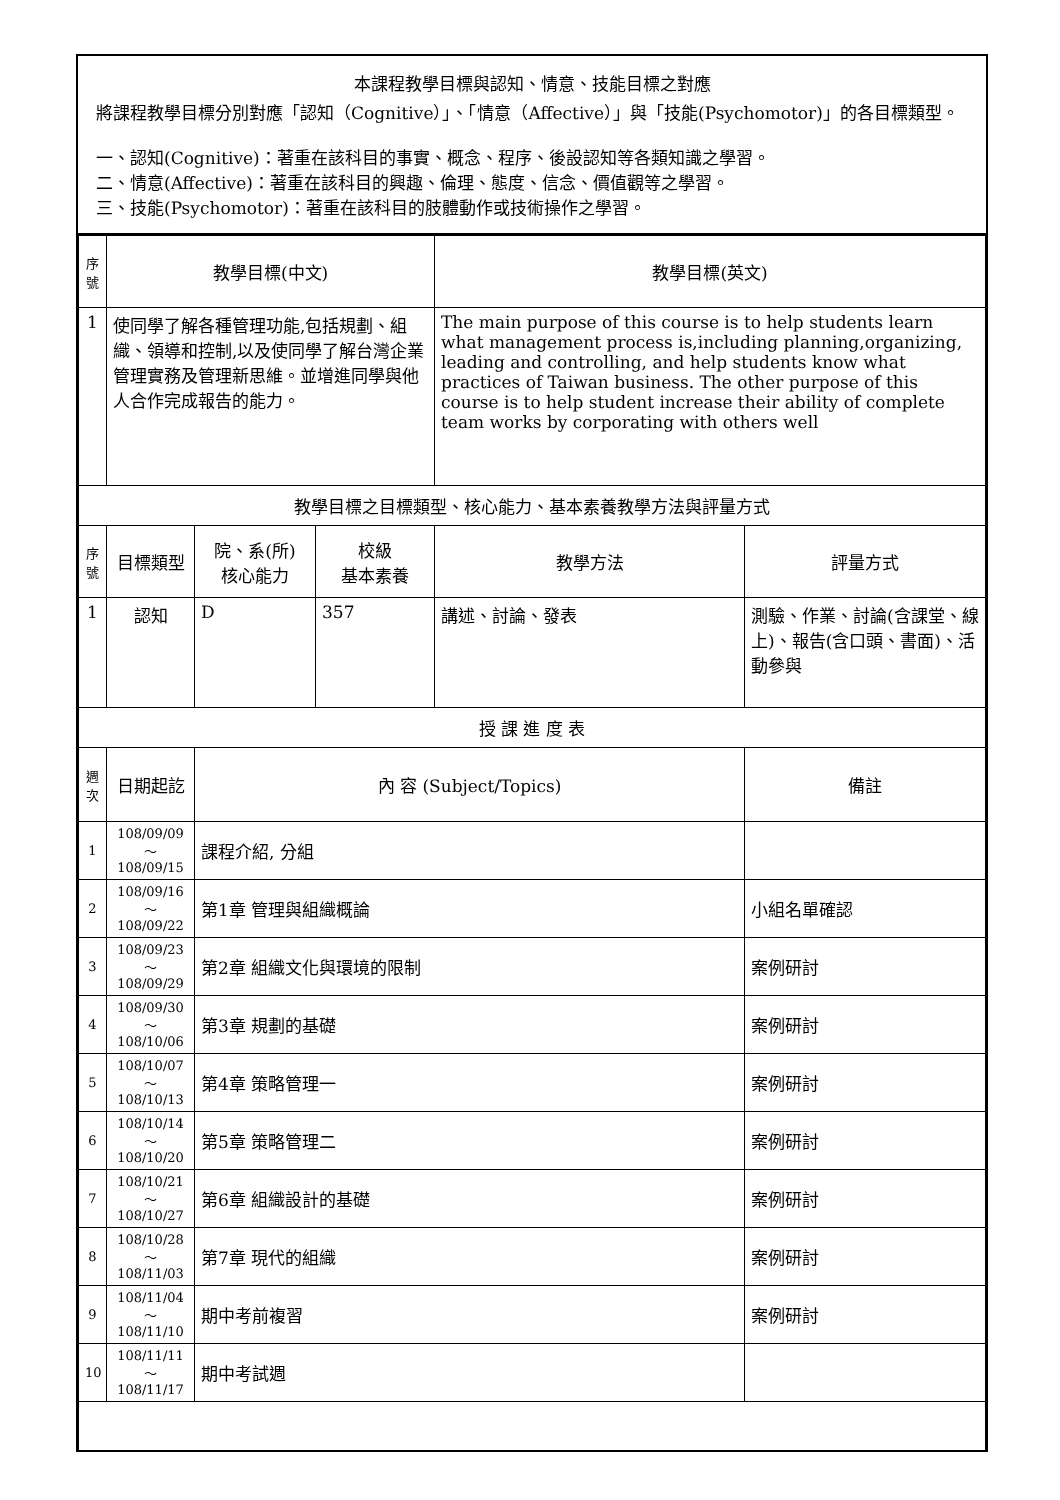本課程教學目標與認知、情意、技能目標之對應
將課程教學目標分別對應「認知（Cognitive）」、「情意（Affective）」與「技能(Psychomotor)」的各目標類型。
一、認知(Cognitive)：著重在該科目的事實、概念、程序、後設認知等各類知識之學習。
二、情意(Affective)：著重在該科目的興趣、倫理、態度、信念、價值觀等之學習。
三、技能(Psychomotor)：著重在該科目的肢體動作或技術操作之學習。
| 序號 | 教學目標(中文) | | | 教學目標(英文) | |
| --- | --- | --- | --- | --- | --- |
| 1 | 使同學了解各種管理功能,包括規劃、組織、領導和控制,以及使同學了解台灣企業管理實務及管理新思維。並增進同學與他人合作完成報告的能力。 | | | The main purpose of this course is to help students learn what management process is,including planning,organizing, leading and controlling, and help students know what practices of Taiwan business. The other purpose of this course is to help student increase their ability of complete team works by corporating with others well | |
| 教學目標之目標類型、核心能力、基本素養教學方法與評量方式 | | | | | |
| 序號 | 目標類型 | 院、系(所) 核心能力 | 校級 基本素養 | 教學方法 | 評量方式 |
| 1 | 認知 | D | 357 | 講述、討論、發表 | 測驗、作業、討論(含課堂、線上)、報告(含口頭、書面)、活動參與 |
| 授 課 進 度 表 | | | | | |
| 週次 | 日期起訖 | 內 容 (Subject/Topics) | | | 備註 |
| 1 | 108/09/09～108/09/15 | 課程介紹, 分組 | | | |
| 2 | 108/09/16～108/09/22 | 第1章 管理與組織概論 | | | 小組名單確認 |
| 3 | 108/09/23～108/09/29 | 第2章 組織文化與環境的限制 | | | 案例研討 |
| 4 | 108/09/30～108/10/06 | 第3章 規劃的基礎 | | | 案例研討 |
| 5 | 108/10/07～108/10/13 | 第4章 策略管理一 | | | 案例研討 |
| 6 | 108/10/14～108/10/20 | 第5章 策略管理二 | | | 案例研討 |
| 7 | 108/10/21～108/10/27 | 第6章 組織設計的基礎 | | | 案例研討 |
| 8 | 108/10/28～108/11/03 | 第7章 現代的組織 | | | 案例研討 |
| 9 | 108/11/04～108/11/10 | 期中考前複習 | | | 案例研討 |
| 10 | 108/11/11～108/11/17 | 期中考試週 | | | |